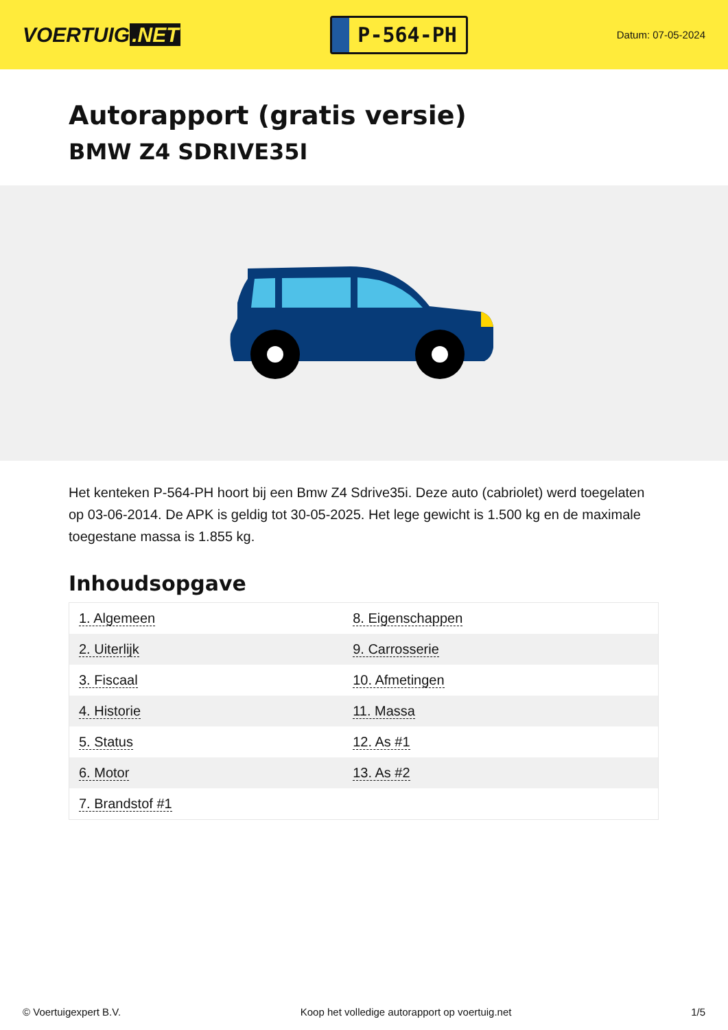VOERTUIG.NET
P-564-PH
Datum: 07-05-2024
Autorapport (gratis versie)
BMW Z4 SDRIVE35I
Het kenteken P-564-PH hoort bij een Bmw Z4 Sdrive35i. Deze auto (cabriolet) werd toegelaten op 03-06-2014. De APK is geldig tot 30-05-2025. Het lege gewicht is 1.500 kg en de maximale toegestane massa is 1.855 kg.
Inhoudsopgave
| 1. Algemeen | 8. Eigenschappen |
| 2. Uiterlijk | 9. Carrosserie |
| 3. Fiscaal | 10. Afmetingen |
| 4. Historie | 11. Massa |
| 5. Status | 12. As #1 |
| 6. Motor | 13. As #2 |
| 7. Brandstof #1 | |
© Voertuigexpert B.V. Koop het volledige autorapport op voertuig.net
1/5